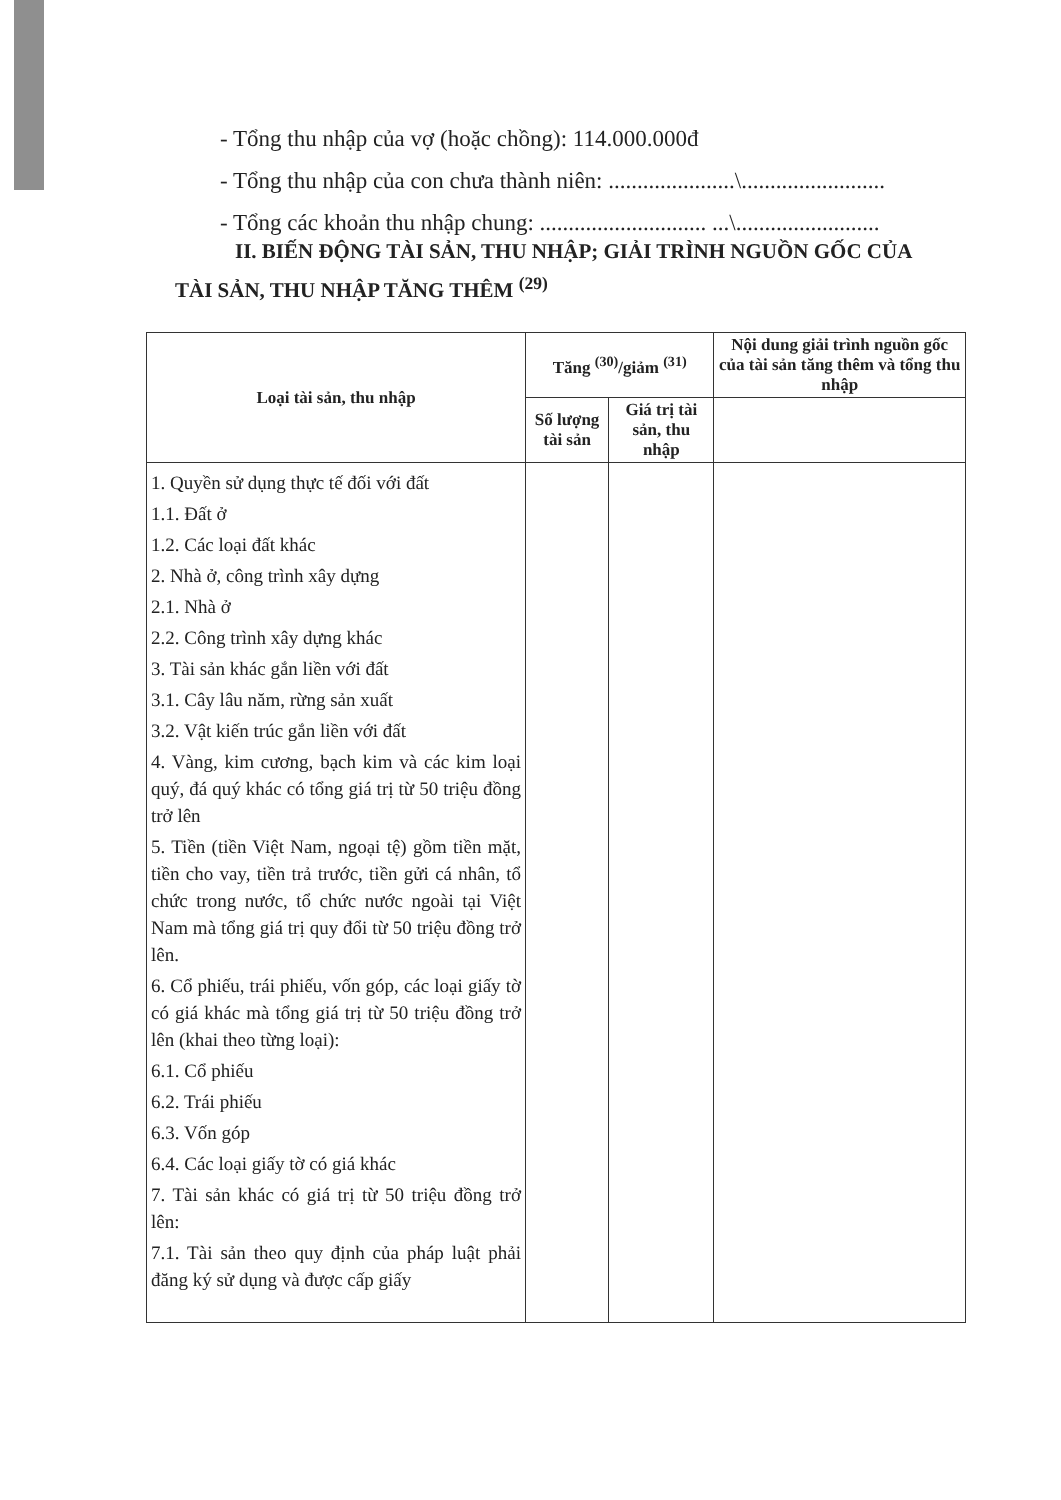- Tổng thu nhập của vợ (hoặc chồng): 114.000.000đ
- Tổng thu nhập của con chưa thành niên: ......................\.........................
- Tổng các khoản thu nhập chung: ............................. ...\.........................
II. BIẾN ĐỘNG TÀI SẢN, THU NHẬP; GIẢI TRÌNH NGUỒN GỐC CỦA TÀI SẢN, THU NHẬP TĂNG THÊM <sup>(29)</sup>
| Loại tài sản, thu nhập | Tăng <sup>(30)</sup>/giảm <sup>(31)</sup> | | Nội dung giải trình nguồn gốc của tài sản tăng thêm và tổng thu nhập |
| --- | --- | --- | --- |
| | Số lượng tài sản | Giá trị tài sản, thu nhập | |
| 1. Quyền sử dụng thực tế đối với đất 1.1. Đất ở 1.2. Các loại đất khác 2. Nhà ở, công trình xây dựng 2.1. Nhà ở 2.2. Công trình xây dựng khác 3. Tài sản khác gắn liền với đất 3.1. Cây lâu năm, rừng sản xuất 3.2. Vật kiến trúc gắn liền với đất 4. Vàng, kim cương, bạch kim và các kim loại quý, đá quý khác có tổng giá trị từ 50 triệu đồng trở lên 5. Tiền (tiền Việt Nam, ngoại tệ) gồm tiền mặt, tiền cho vay, tiền trả trước, tiền gửi cá nhân, tổ chức trong nước, tổ chức nước ngoài tại Việt Nam mà tổng giá trị quy đổi từ 50 triệu đồng trở lên. 6. Cổ phiếu, trái phiếu, vốn góp, các loại giấy tờ có giá khác mà tổng giá trị từ 50 triệu đồng trở lên (khai theo từng loại): 6.1. Cổ phiếu 6.2. Trái phiếu 6.3. Vốn góp 6.4. Các loại giấy tờ có giá khác 7. Tài sản khác có giá trị từ 50 triệu đồng trở lên: 7.1. Tài sản theo quy định của pháp luật phải đăng ký sử dụng và được cấp giấy | | | |